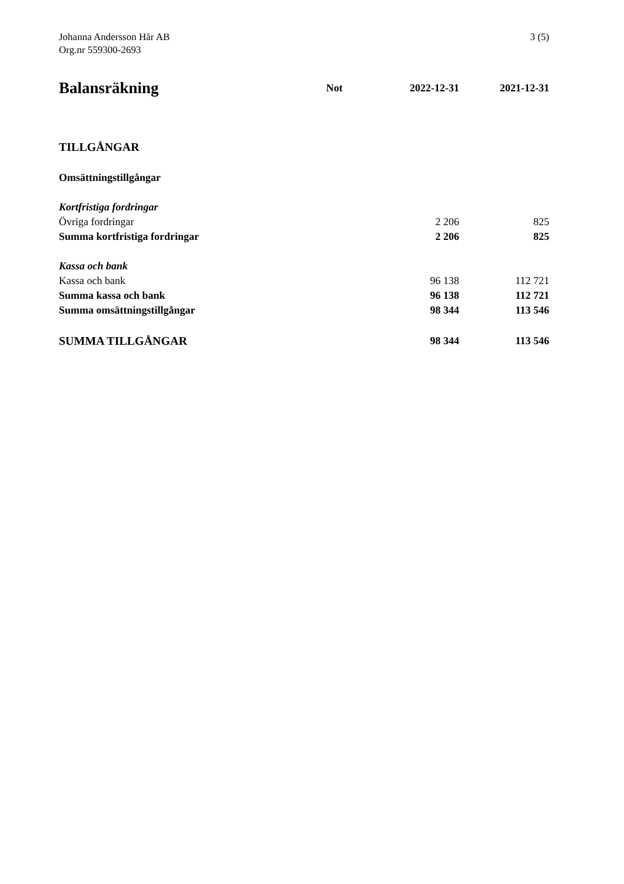Johanna Andersson Hår AB
Org.nr 559300-2693
3 (5)
| Balansräkning | Not | 2022-12-31 | 2021-12-31 |
| --- | --- | --- | --- |
| TILLGÅNGAR | | | |
| Omsättningstillgångar | | | |
| Kortfristiga fordringar | | | |
| Övriga fordringar | | 2 206 | 825 |
| Summa kortfristiga fordringar | | 2 206 | 825 |
| Kassa och bank | | | |
| Kassa och bank | | 96 138 | 112 721 |
| Summa kassa och bank | | 96 138 | 112 721 |
| Summa omsättningstillgångar | | 98 344 | 113 546 |
| SUMMA TILLGÅNGAR | | 98 344 | 113 546 |